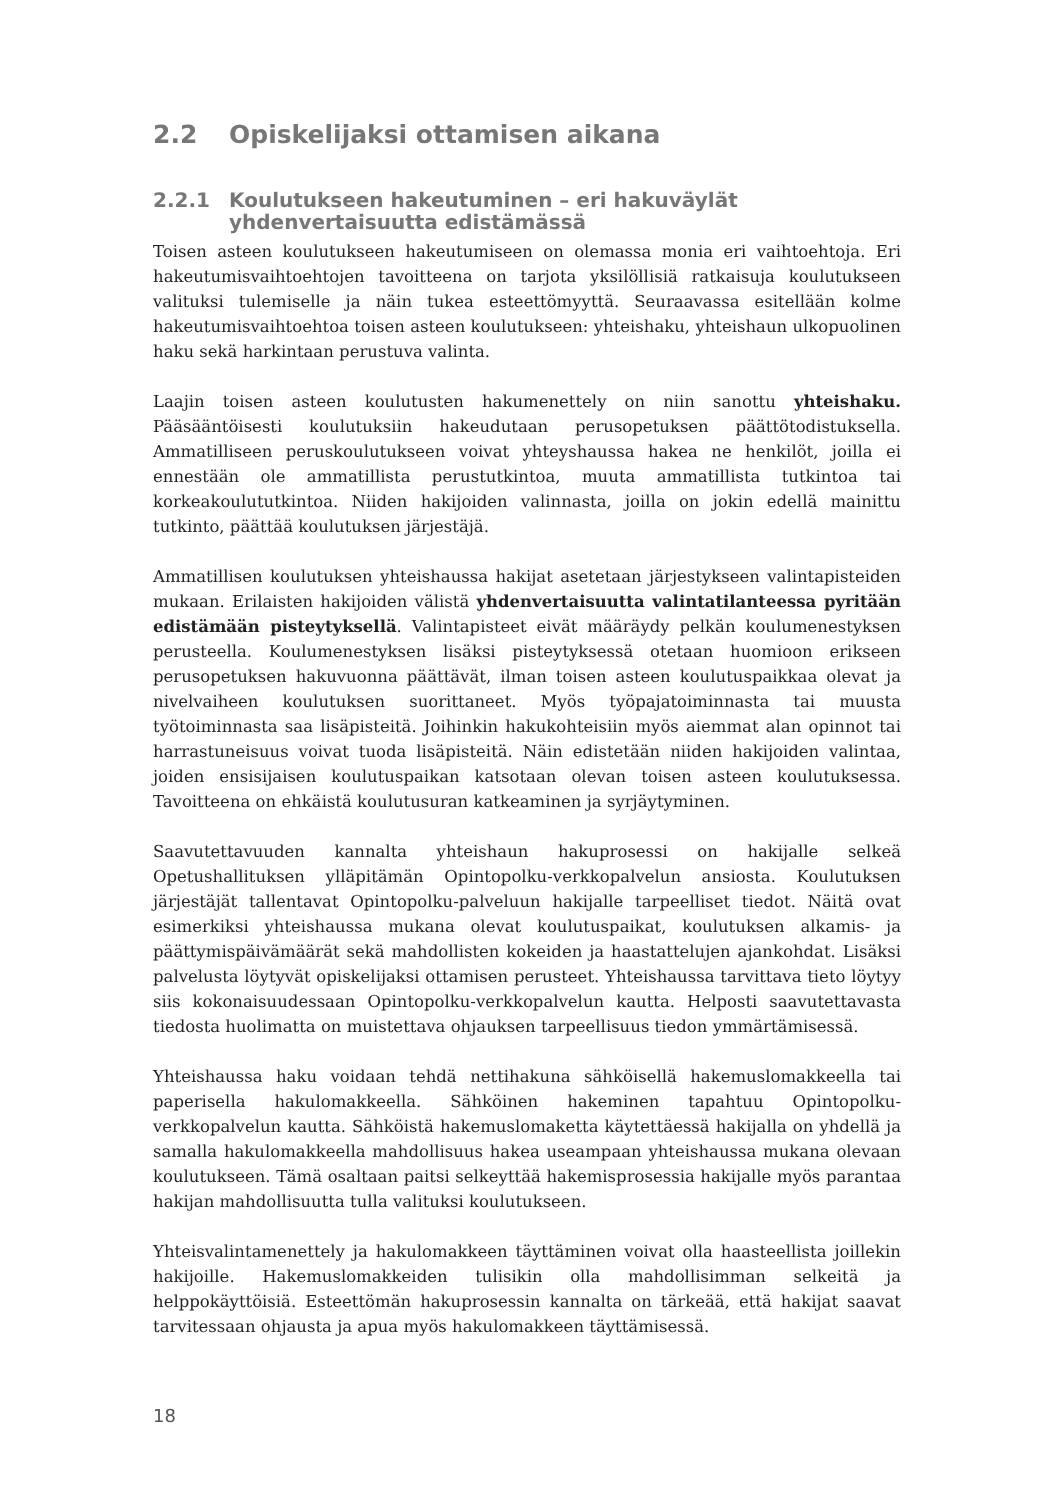2.2 Opiskelijaksi ottamisen aikana
2.2.1 Koulutukseen hakeutuminen – eri hakuväylät yhdenvertaisuutta edistämässä
Toisen asteen koulutukseen hakeutumiseen on olemassa monia eri vaihtoehtoja. Eri hakeutumisvaihtoehtojen tavoitteena on tarjota yksilöllisiä ratkaisuja koulutukseen valituksi tulemiselle ja näin tukea esteettömyyttä. Seuraavassa esitellään kolme hakeutumisvaihtoehtoa toisen asteen koulutukseen: yhteishaku, yhteishaun ulkopuolinen haku sekä harkintaan perustuva valinta.
Laajin toisen asteen koulutusten hakumenettely on niin sanottu yhteishaku. Pääsääntöisesti koulutuksiin hakeudutaan perusopetuksen päättötodistuksella. Ammatilliseen peruskoulutukseen voivat yhteyshaussa hakea ne henkilöt, joilla ei ennestään ole ammatillista perustutkintoa, muuta ammatillista tutkintoa tai korkeakoulututkintoa. Niiden hakijoiden valinnasta, joilla on jokin edellä mainittu tutkinto, päättää koulutuksen järjestäjä.
Ammatillisen koulutuksen yhteishaussa hakijat asetetaan järjestykseen valintapisteiden mukaan. Erilaisten hakijoiden välistä yhdenvertaisuutta valintatilanteessa pyritään edistämään pisteytyksellä. Valintapisteet eivät määräydy pelkän koulumenestyksen perusteella. Koulumenestyksen lisäksi pisteytyksessä otetaan huomioon erikseen perusopetuksen hakuvuonna päättävät, ilman toisen asteen koulutuspaikkaa olevat ja nivelvaiheen koulutuksen suorittaneet. Myös työpajatoiminnasta tai muusta työtoiminnasta saa lisäpisteitä. Joihinkin hakukohteisiin myös aiemmat alan opinnot tai harrastuneisuus voivat tuoda lisäpisteitä. Näin edistetään niiden hakijoiden valintaa, joiden ensisijaisen koulutuspaikan katsotaan olevan toisen asteen koulutuksessa. Tavoitteena on ehkäistä koulutusuran katkeaminen ja syrjäytyminen.
Saavutettavuuden kannalta yhteishaun hakuprosessi on hakijalle selkeä Opetushallituksen ylläpitämän Opintopolku-verkkopalvelun ansiosta. Koulutuksen järjestäjät tallentavat Opintopolku-palveluun hakijalle tarpeelliset tiedot. Näitä ovat esimerkiksi yhteishaussa mukana olevat koulutuspaikat, koulutuksen alkamis- ja päättymispäivämäärät sekä mahdollisten kokeiden ja haastattelujen ajankohdat. Lisäksi palvelusta löytyvät opiskelijaksi ottamisen perusteet. Yhteishaussa tarvittava tieto löytyy siis kokonaisuudessaan Opintopolku-verkkopalvelun kautta. Helposti saavutettavasta tiedosta huolimatta on muistettava ohjauksen tarpeellisuus tiedon ymmärtämisessä.
Yhteishaussa haku voidaan tehdä nettihakuna sähköisellä hakemuslomakkeella tai paperisella hakulomakkeella. Sähköinen hakeminen tapahtuu Opintopolku-verkkopalvelun kautta. Sähköistä hakemuslomaketta käytettäessä hakijalla on yhdellä ja samalla hakulomakkeella mahdollisuus hakea useampaan yhteishaussa mukana olevaan koulutukseen. Tämä osaltaan paitsi selkeyttää hakemisprosessia hakijalle myös parantaa hakijan mahdollisuutta tulla valituksi koulutukseen.
Yhteisvalintamenettely ja hakulomakkeen täyttäminen voivat olla haasteellista joillekin hakijoille. Hakemuslomakkeiden tulisikin olla mahdollisimman selkeitä ja helppokäyttöisiä. Esteettömän hakuprosessin kannalta on tärkeää, että hakijat saavat tarvitessaan ohjausta ja apua myös hakulomakkeen täyttämisessä.
18